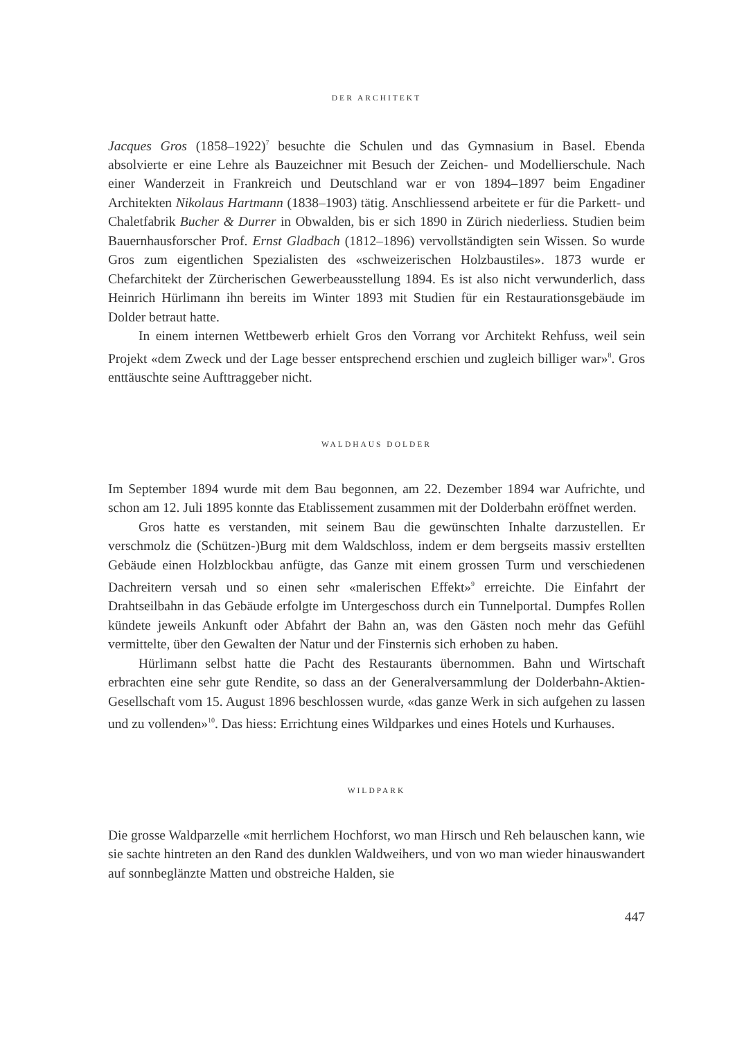DER ARCHITEKT
Jacques Gros (1858–1922)<sup>7</sup> besuchte die Schulen und das Gymnasium in Basel. Ebenda absolvierte er eine Lehre als Bauzeichner mit Besuch der Zeichen- und Modellierschule. Nach einer Wanderzeit in Frankreich und Deutschland war er von 1894–1897 beim Engadiner Architekten Nikolaus Hartmann (1838–1903) tätig. Anschliessend arbeitete er für die Parkett- und Chaletfabrik Bucher & Durrer in Obwalden, bis er sich 1890 in Zürich niederliess. Studien beim Bauernhausforscher Prof. Ernst Gladbach (1812–1896) vervollständigten sein Wissen. So wurde Gros zum eigentlichen Spezialisten des «schweizerischen Holzbaustiles». 1873 wurde er Chefarchitekt der Zürcherischen Gewerbeausstellung 1894. Es ist also nicht verwunderlich, dass Heinrich Hürlimann ihn bereits im Winter 1893 mit Studien für ein Restaurationsgebäude im Dolder betraut hatte.
In einem internen Wettbewerb erhielt Gros den Vorrang vor Architekt Rehfuss, weil sein Projekt «dem Zweck und der Lage besser entsprechend erschien und zugleich billiger war»<sup>8</sup>. Gros enttäuschte seine Aufttraggeber nicht.
WALDHAUS DOLDER
Im September 1894 wurde mit dem Bau begonnen, am 22. Dezember 1894 war Aufrichte, und schon am 12. Juli 1895 konnte das Etablissement zusammen mit der Dolderbahn eröffnet werden.
Gros hatte es verstanden, mit seinem Bau die gewünschten Inhalte darzustellen. Er verschmolz die (Schützen-)Burg mit dem Waldschloss, indem er dem bergseits massiv erstellten Gebäude einen Holzblockbau anfügte, das Ganze mit einem grossen Turm und verschiedenen Dachreitern versah und so einen sehr «malerischen Effekt»<sup>9</sup> erreichte. Die Einfahrt der Drahtseilbahn in das Gebäude erfolgte im Untergeschoss durch ein Tunnelportal. Dumpfes Rollen kündete jeweils Ankunft oder Abfahrt der Bahn an, was den Gästen noch mehr das Gefühl vermittelte, über den Gewalten der Natur und der Finsternis sich erhoben zu haben.
Hürlimann selbst hatte die Pacht des Restaurants übernommen. Bahn und Wirtschaft erbrachten eine sehr gute Rendite, so dass an der Generalversammlung der Dolderbahn-Aktien-Gesellschaft vom 15. August 1896 beschlossen wurde, «das ganze Werk in sich aufgehen zu lassen und zu vollenden»<sup>10</sup>. Das hiess: Errichtung eines Wildparkes und eines Hotels und Kurhauses.
WILDPARK
Die grosse Waldparzelle «mit herrlichem Hochforst, wo man Hirsch und Reh belauschen kann, wie sie sachte hintreten an den Rand des dunklen Waldweihers, und von wo man wieder hinauswandert auf sonnbeglänzte Matten und obstreiche Halden, sie
447